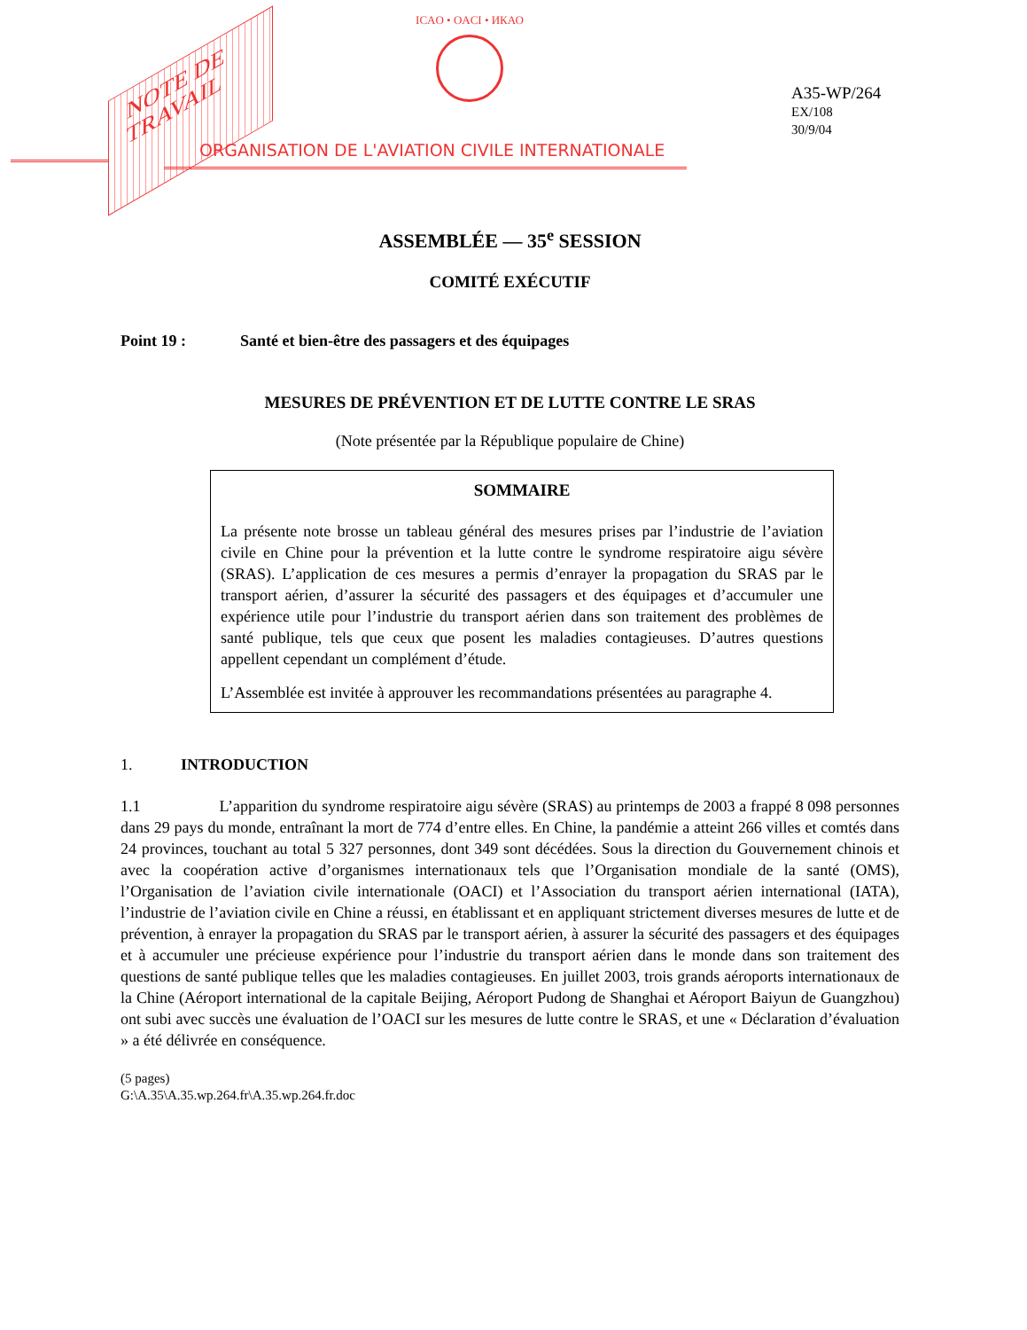NOTE DE
TRAVAIL
ICAO • OACI • ИКАО
ORGANISATION DE L'AVIATION CIVILE INTERNATIONALE
A35-WP/264
EX/108
30/9/04
ASSEMBLÉE — 35<sup>e</sup> SESSION
COMITÉ EXÉCUTIF
Point 19 : Santé et bien-être des passagers et des équipages
MESURES DE PRÉVENTION ET DE LUTTE CONTRE LE SRAS
(Note présentée par la République populaire de Chine)
SOMMAIRE
La présente note brosse un tableau général des mesures prises par l’industrie de l’aviation civile en Chine pour la prévention et la lutte contre le syndrome respiratoire aigu sévère (SRAS). L’application de ces mesures a permis d’enrayer la propagation du SRAS par le transport aérien, d’assurer la sécurité des passagers et des équipages et d’accumuler une expérience utile pour l’industrie du transport aérien dans son traitement des problèmes de santé publique, tels que ceux que posent les maladies contagieuses. D’autres questions appellent cependant un complément d’étude.
L’Assemblée est invitée à approuver les recommandations présentées au paragraphe 4.
1. INTRODUCTION
1.1 L’apparition du syndrome respiratoire aigu sévère (SRAS) au printemps de 2003 a frappé 8 098 personnes dans 29 pays du monde, entraînant la mort de 774 d’entre elles. En Chine, la pandémie a atteint 266 villes et comtés dans 24 provinces, touchant au total 5 327 personnes, dont 349 sont décédées. Sous la direction du Gouvernement chinois et avec la coopération active d’organismes internationaux tels que l’Organisation mondiale de la santé (OMS), l’Organisation de l’aviation civile internationale (OACI) et l’Association du transport aérien international (IATA), l’industrie de l’aviation civile en Chine a réussi, en établissant et en appliquant strictement diverses mesures de lutte et de prévention, à enrayer la propagation du SRAS par le transport aérien, à assurer la sécurité des passagers et des équipages et à accumuler une précieuse expérience pour l’industrie du transport aérien dans le monde dans son traitement des questions de santé publique telles que les maladies contagieuses. En juillet 2003, trois grands aéroports internationaux de la Chine (Aéroport international de la capitale Beijing, Aéroport Pudong de Shanghai et Aéroport Baiyun de Guangzhou) ont subi avec succès une évaluation de l’OACI sur les mesures de lutte contre le SRAS, et une « Déclaration d’évaluation » a été délivrée en conséquence.
(5 pages)
G:\A.35\A.35.wp.264.fr\A.35.wp.264.fr.doc